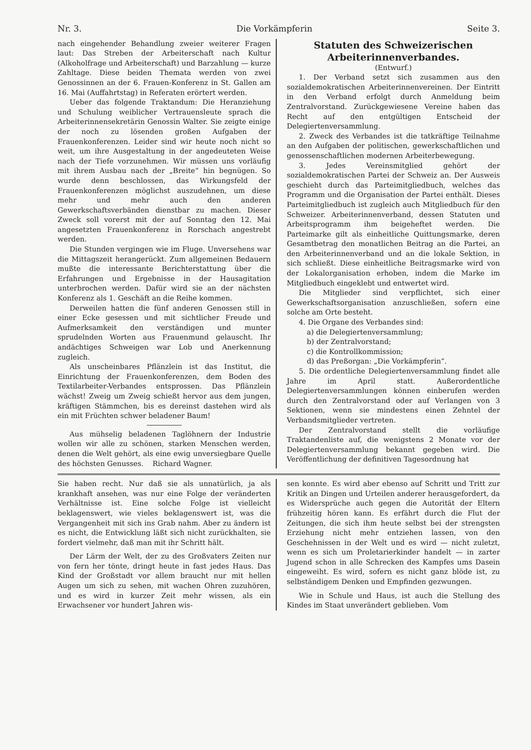Nr. 3. Die Vorkämpferin Seite 3.
nach eingehender Behandlung zweier weiterer Fragen laut: Das Streben der Arbeiterschaft nach Kultur (Alkoholfrage und Arbeiterschaft) und Barzahlung — kurze Zahltage. Diese beiden Themata werden von zwei Genossinnen an der 6. Frauen-Konferenz in St. Gallen am 16. Mai (Auffahrtstag) in Referaten erörtert werden.
Ueber das folgende Traktandum: Die Heranziehung und Schulung weiblicher Vertrauensleute sprach die Arbeiterinnensekretärin Genossin Walter. Sie zeigte einige der noch zu lösenden großen Aufgaben der Frauenkonferenzen. Leider sind wir heute noch nicht so weit, um ihre Ausgestaltung in der angedeuteten Weise nach der Tiefe vorzunehmen. Wir müssen uns vorläufig mit ihrem Ausbau nach der „Breite“ hin begnügen. So wurde denn beschlossen, das Wirkungsfeld der Frauenkonferenzen möglichst auszudehnen, um diese mehr und mehr auch den anderen Gewerkschaftsverbänden dienstbar zu machen. Dieser Zweck soll vorerst mit der auf Sonntag den 12. Mai angesetzten Frauenkonferenz in Rorschach angestrebt werden.
Die Stunden vergingen wie im Fluge. Unversehens war die Mittagszeit herangerückt. Zum allgemeinen Bedauern mußte die interessante Berichterstattung über die Erfahrungen und Ergebnisse in der Hausagitation unterbrochen werden. Dafür wird sie an der nächsten Konferenz als 1. Geschäft an die Reihe kommen.
Derweilen hatten die fünf anderen Genossen still in einer Ecke gesessen und mit sichtlicher Freude und Aufmerksamkeit den verständigen und munter sprudelnden Worten aus Frauenmund gelauscht. Ihr andächtiges Schweigen war Lob und Anerkennung zugleich.
Als unscheinbares Pflänzlein ist das Institut, die Einrichtung der Frauenkonferenzen, dem Boden des Textilarbeiter-Verbandes entsprossen. Das Pflänzlein wächst! Zweig um Zweig schießt hervor aus dem jungen, kräftigen Stämmchen, bis es dereinst dastehen wird als ein mit Früchten schwer beladener Baum!
Aus mühselig beladenen Taglöhnern der Industrie wollen wir alle zu schönen, starken Menschen werden, denen die Welt gehört, als eine ewig unversiegbare Quelle des höchsten Genusses. Richard Wagner.
Statuten des Schweizerischen Arbeiterinnenverbandes.
(Entwurf.)
1. Der Verband setzt sich zusammen aus den sozialdemokratischen Arbeiterinnenvereinen. Der Eintritt in den Verband erfolgt durch Anmeldung beim Zentralvorstand. Zurückgewiesene Vereine haben das Recht auf den entgültigen Entscheid der Delegiertenversammlung.
2. Zweck des Verbandes ist die tatkräftige Teilnahme an den Aufgaben der politischen, gewerkschaftlichen und genossenschaftlichen modernen Arbeiterbewegung.
3. Jedes Vereinsmitglied gehört der sozialdemokratischen Partei der Schweiz an. Der Ausweis geschieht durch das Parteimitgliedbuch, welches das Programm und die Organisation der Partei enthält. Dieses Parteimitgliedbuch ist zugleich auch Mitgliedbuch für den Schweizer. Arbeiterinnenverband, dessen Statuten und Arbeitsprogramm ihm beigeheftet werden. Die Parteimarke gilt als einheitliche Quittungsmarke, deren Gesamtbetrag den monatlichen Beitrag an die Partei, an den Arbeiterinnenverband und an die lokale Sektion, in sich schließt. Diese einheitliche Beitragsmarke wird von der Lokalorganisation erhoben, indem die Marke im Mitgliedbuch eingeklebt und entwertet wird.
Die Mitglieder sind verpflichtet, sich einer Gewerkschaftsorganisation anzuschließen, sofern eine solche am Orte besteht.
4. Die Organe des Verbandes sind:
a) die Delegiertenversammlung;
b) der Zentralvorstand;
c) die Kontrollkommission;
d) das Preßorgan: „Die Vorkämpferin“.
5. Die ordentliche Delegiertenversammlung findet alle Jahre im April statt. Außerordentliche Delegiertenversammlungen können einberufen werden durch den Zentralvorstand oder auf Verlangen von 3 Sektionen, wenn sie mindestens einen Zehntel der Verbandsmitglieder vertreten.
Der Zentralvorstand stellt die vorläufige Traktandenliste auf, die wenigstens 2 Monate vor der Delegiertenversammlung bekannt gegeben wird. Die Veröffentlichung der definitiven Tagesordnung hat
Sie haben recht. Nur daß sie als unnatürlich, ja als krankhaft ansehen, was nur eine Folge der veränderten Verhältnisse ist. Eine solche Folge ist vielleicht beklagenswert, wie vieles beklagenswert ist, was die Vergangenheit mit sich ins Grab nahm. Aber zu ändern ist es nicht, die Entwicklung läßt sich nicht zurückhalten, sie fordert vielmehr, daß man mit ihr Schritt hält.
Der Lärm der Welt, der zu des Großvaters Zeiten nur von fern her tönte, dringt heute in fast jedes Haus. Das Kind der Großstadt vor allem braucht nur mit hellen Augen um sich zu sehen, mit wachen Ohren zuzuhören, und es wird in kurzer Zeit mehr wissen, als ein Erwachsener vor hundert Jahren wis-
sen konnte. Es wird aber ebenso auf Schritt und Tritt zur Kritik an Dingen und Urteilen anderer herausgefordert, da es Widersprüche auch gegen die Autorität der Eltern frühzeitig hören kann. Es erfährt durch die Flut der Zeitungen, die sich ihm heute selbst bei der strengsten Erziehung nicht mehr entziehen lassen, von den Geschehnissen in der Welt und es wird — nicht zuletzt, wenn es sich um Proletarierkinder handelt — in zarter Jugend schon in alle Schrecken des Kampfes ums Dasein eingeweiht. Es wird, sofern es nicht ganz blöde ist, zu selbständigem Denken und Empfinden gezwungen.
Wie in Schule und Haus, ist auch die Stellung des Kindes im Staat unverändert geblieben. Vom